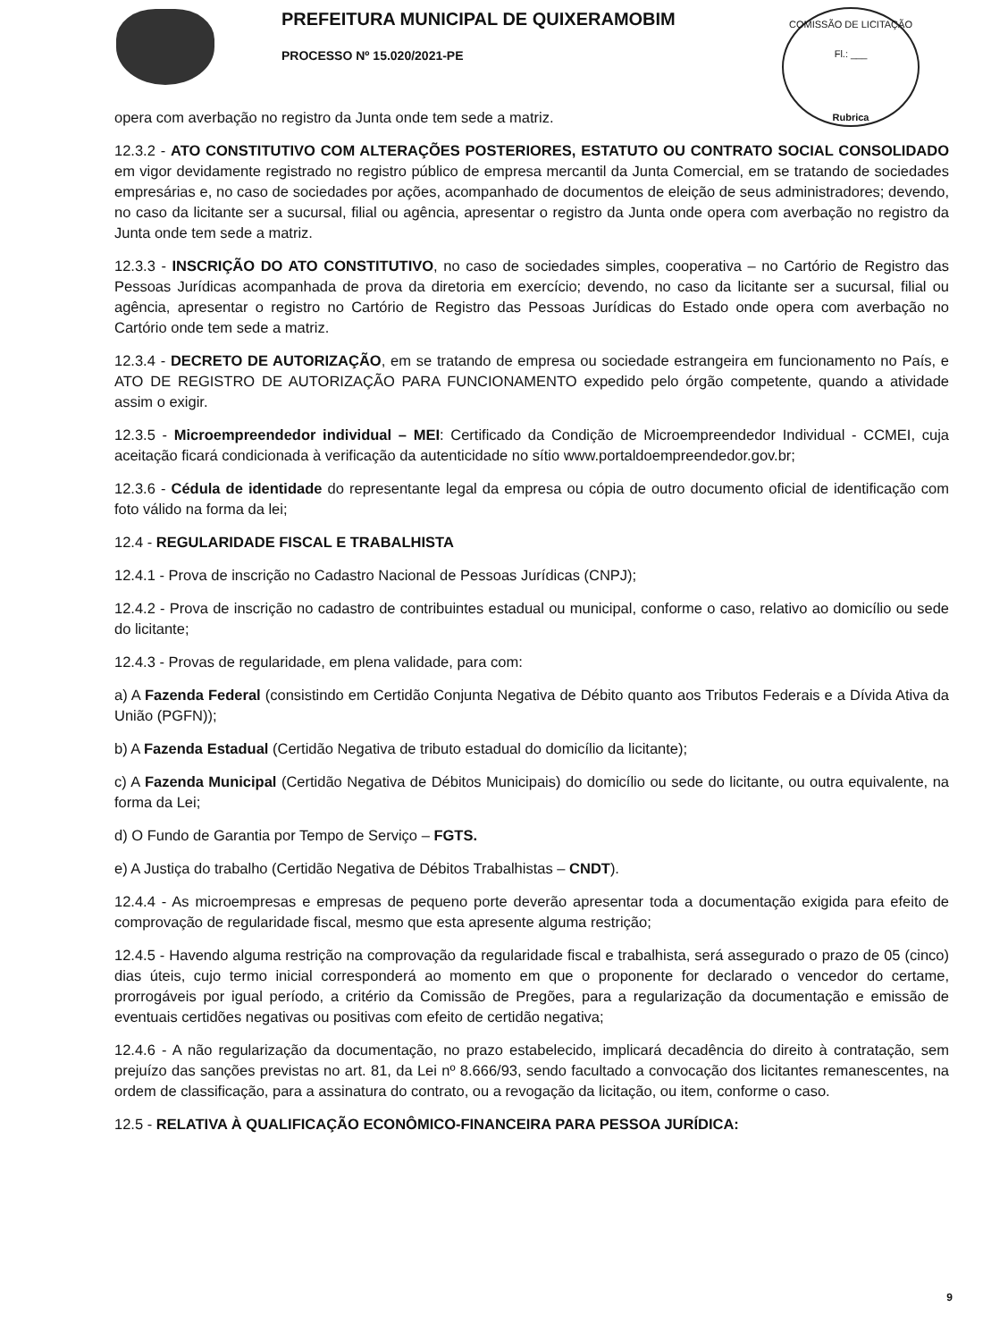COMISSÃO DE LICITAÇÃO
Fl.: ___
Rubrica
PREFEITURA MUNICIPAL DE QUIXERAMOBIM
PROCESSO Nº 15.020/2021-PE
opera com averbação no registro da Junta onde tem sede a matriz.
12.3.2 - ATO CONSTITUTIVO COM ALTERAÇÕES POSTERIORES, ESTATUTO OU CONTRATO SOCIAL CONSOLIDADO em vigor devidamente registrado no registro público de empresa mercantil da Junta Comercial, em se tratando de sociedades empresárias e, no caso de sociedades por ações, acompanhado de documentos de eleição de seus administradores; devendo, no caso da licitante ser a sucursal, filial ou agência, apresentar o registro da Junta onde opera com averbação no registro da Junta onde tem sede a matriz.
12.3.3 - INSCRIÇÃO DO ATO CONSTITUTIVO, no caso de sociedades simples, cooperativa – no Cartório de Registro das Pessoas Jurídicas acompanhada de prova da diretoria em exercício; devendo, no caso da licitante ser a sucursal, filial ou agência, apresentar o registro no Cartório de Registro das Pessoas Jurídicas do Estado onde opera com averbação no Cartório onde tem sede a matriz.
12.3.4 - DECRETO DE AUTORIZAÇÃO, em se tratando de empresa ou sociedade estrangeira em funcionamento no País, e ATO DE REGISTRO DE AUTORIZAÇÃO PARA FUNCIONAMENTO expedido pelo órgão competente, quando a atividade assim o exigir.
12.3.5 - Microempreendedor individual – MEI: Certificado da Condição de Microempreendedor Individual - CCMEI, cuja aceitação ficará condicionada à verificação da autenticidade no sítio www.portaldoempreendedor.gov.br;
12.3.6 - Cédula de identidade do representante legal da empresa ou cópia de outro documento oficial de identificação com foto válido na forma da lei;
12.4 - REGULARIDADE FISCAL E TRABALHISTA
12.4.1 - Prova de inscrição no Cadastro Nacional de Pessoas Jurídicas (CNPJ);
12.4.2 - Prova de inscrição no cadastro de contribuintes estadual ou municipal, conforme o caso, relativo ao domicílio ou sede do licitante;
12.4.3 - Provas de regularidade, em plena validade, para com:
a) A Fazenda Federal (consistindo em Certidão Conjunta Negativa de Débito quanto aos Tributos Federais e a Dívida Ativa da União (PGFN));
b) A Fazenda Estadual (Certidão Negativa de tributo estadual do domicílio da licitante);
c) A Fazenda Municipal (Certidão Negativa de Débitos Municipais) do domicílio ou sede do licitante, ou outra equivalente, na forma da Lei;
d) O Fundo de Garantia por Tempo de Serviço – FGTS.
e) A Justiça do trabalho (Certidão Negativa de Débitos Trabalhistas – CNDT).
12.4.4 - As microempresas e empresas de pequeno porte deverão apresentar toda a documentação exigida para efeito de comprovação de regularidade fiscal, mesmo que esta apresente alguma restrição;
12.4.5 - Havendo alguma restrição na comprovação da regularidade fiscal e trabalhista, será assegurado o prazo de 05 (cinco) dias úteis, cujo termo inicial corresponderá ao momento em que o proponente for declarado o vencedor do certame, prorrogáveis por igual período, a critério da Comissão de Pregões, para a regularização da documentação e emissão de eventuais certidões negativas ou positivas com efeito de certidão negativa;
12.4.6 - A não regularização da documentação, no prazo estabelecido, implicará decadência do direito à contratação, sem prejuízo das sanções previstas no art. 81, da Lei nº 8.666/93, sendo facultado a convocação dos licitantes remanescentes, na ordem de classificação, para a assinatura do contrato, ou a revogação da licitação, ou item, conforme o caso.
12.5 - RELATIVA À QUALIFICAÇÃO ECONÔMICO-FINANCEIRA PARA PESSOA JURÍDICA:
9